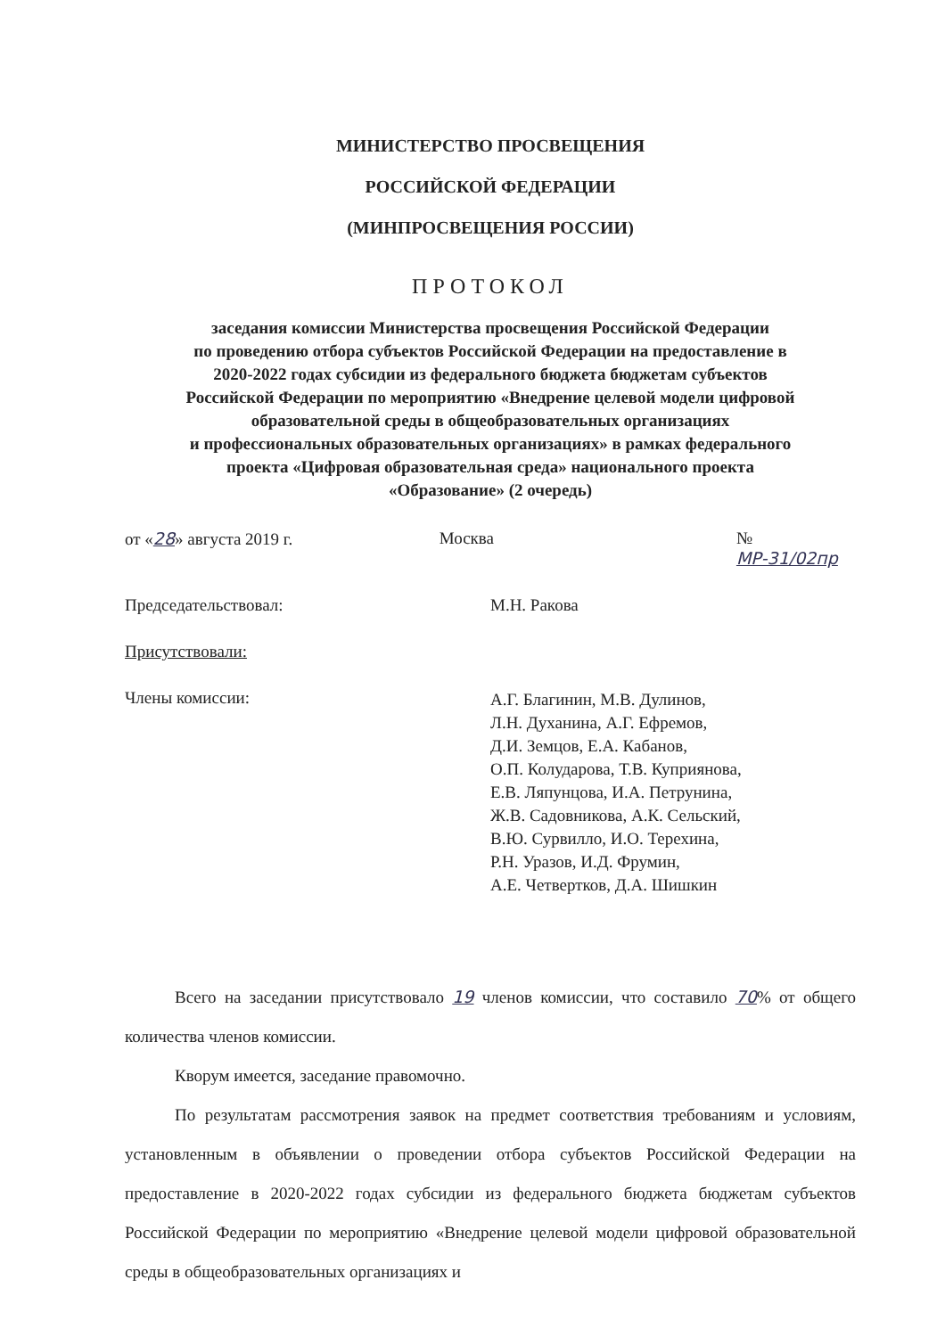МИНИСТЕРСТВО ПРОСВЕЩЕНИЯ
РОССИЙСКОЙ ФЕДЕРАЦИИ
(МИНПРОСВЕЩЕНИЯ РОССИИ)
ПРОТОКОЛ
заседания комиссии Министерства просвещения Российской Федерации
по проведению отбора субъектов Российской Федерации на предоставление в
2020-2022 годах субсидии из федерального бюджета бюджетам субъектов
Российской Федерации по мероприятию «Внедрение целевой модели цифровой
образовательной среды в общеобразовательных организациях
и профессиональных образовательных организациях» в рамках федерального
проекта «Цифровая образовательная среда» национального проекта
«Образование» (2 очередь)
от «28» августа 2019 г. Москва № МР-31/02пр
Председательствовал: М.Н. Ракова
Присутствовали:
Члены комиссии:
А.Г. Благинин, М.В. Дулинов,
Л.Н. Духанина, А.Г. Ефремов,
Д.И. Земцов, Е.А. Кабанов,
О.П. Колударова, Т.В. Куприянова,
Е.В. Ляпунцова, И.А. Петрунина,
Ж.В. Садовникова, А.К. Сельский,
В.Ю. Сурвилло, И.О. Терехина,
Р.Н. Уразов, И.Д. Фрумин,
А.Е. Четвертков, Д.А. Шишкин
Всего на заседании присутствовало 19 членов комиссии, что составило 70% от общего количества членов комиссии.
Кворум имеется, заседание правомочно.
По результатам рассмотрения заявок на предмет соответствия требованиям и условиям, установленным в объявлении о проведении отбора субъектов Российской Федерации на предоставление в 2020-2022 годах субсидии из федерального бюджета бюджетам субъектов Российской Федерации по мероприятию «Внедрение целевой модели цифровой образовательной среды в общеобразовательных организациях и